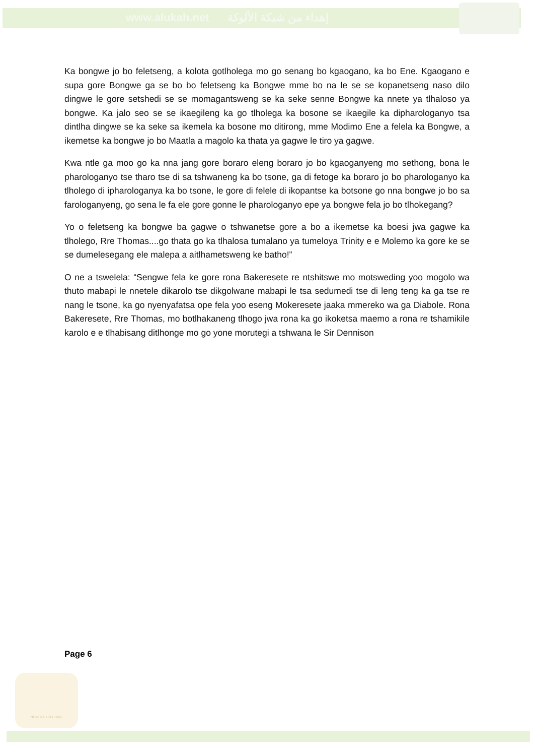www.alukah.net إهداء من شبكة الألوكة
Ka bongwe jo bo feletseng, a kolota gotlholega mo go senang bo kgaogano, ka bo Ene. Kgaogano e supa gore Bongwe ga se bo bo feletseng ka Bongwe mme bo na le se se kopanetseng naso dilo dingwe le gore setshedi se se momagantsweng se ka seke senne Bongwe ka nnete ya tlhaloso ya bongwe. Ka jalo seo se se ikaegileng ka go tlholega ka bosone se ikaegile ka dipharologanyo tsa dintlha dingwe se ka seke sa ikemela ka bosone mo ditirong, mme Modimo Ene a felela ka Bongwe, a ikemetse ka bongwe jo bo Maatla a magolo ka thata ya gagwe le tiro ya gagwe.
Kwa ntle ga moo go ka nna jang gore boraro eleng boraro jo bo kgaoganyeng mo sethong, bona le pharologanyo tse tharo tse di sa tshwaneng ka bo tsone, ga di fetoge ka boraro jo bo pharologanyo ka tlholego di ipharologanya ka bo tsone, le gore di felele di ikopantse ka botsone go nna bongwe jo bo sa farologanyeng, go sena le fa ele gore gonne le pharologanyo epe ya bongwe fela jo bo tlhokegang?
Yo o feletseng ka bongwe ba gagwe o tshwanetse gore a bo a ikemetse ka boesi jwa gagwe ka tlholego, Rre Thomas....go thata go ka tlhalosa tumalano ya tumeloya Trinity e e Molemo ka gore ke se se dumelesegang ele malepa a aitlhametsweng ke batho!”
O ne a tswelela: “Sengwe fela ke gore rona Bakeresete re ntshitswe mo motsweding yoo mogolo wa thuto mabapi le nnetele dikarolo tse dikgolwane mabapi le tsa sedumedi tse di leng teng ka ga tse re nang le tsone, ka go nyenyafatsa ope fela yoo eseng Mokeresete jaaka mmereko wa ga Diabole. Rona Bakeresete, Rre Thomas, mo botlhakaneng tlhogo jwa rona ka go ikoketsa maemo a rona re tshamikile karolo e e tlhabisang ditlhonge mo go yone morutegi a tshwana le Sir Dennison
Page 6
NEW & EXCLUSIVE